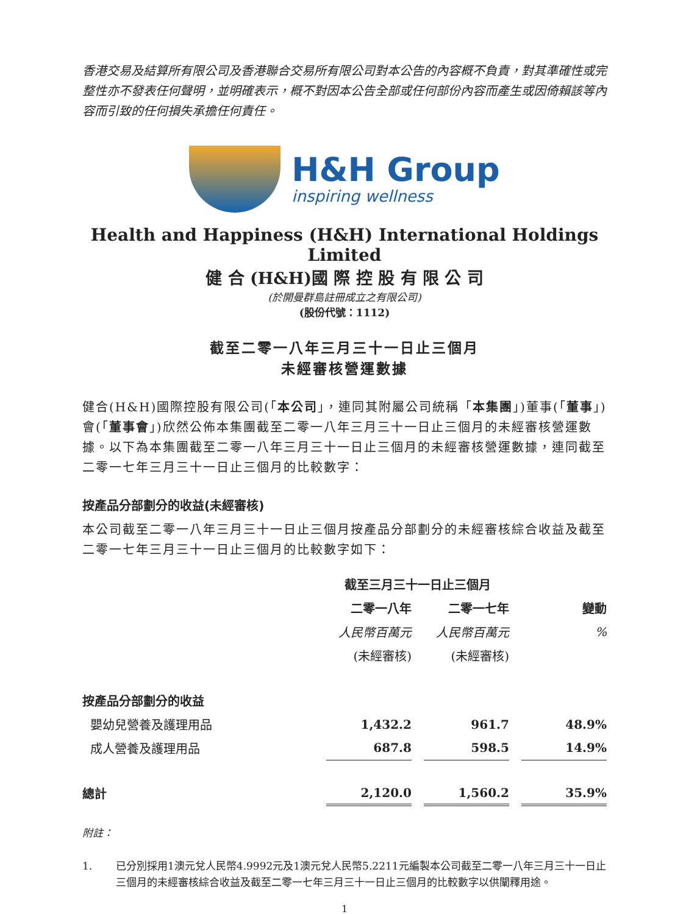香港交易及結算所有限公司及香港聯合交易所有限公司對本公告的內容概不負責，對其準確性或完整性亦不發表任何聲明，並明確表示，概不對因本公告全部或任何部份內容而產生或因倚賴該等內容而引致的任何損失承擔任何責任。
H&H Group
inspiring wellness
Health and Happiness (H&H) International Holdings Limited
健 合 (H&H)國 際 控 股 有 限 公 司
(於開曼群島註冊成立之有限公司)
(股份代號：1112)
截至二零一八年三月三十一日止三個月
未經審核營運數據
健合(H&H)國際控股有限公司(「本公司」，連同其附屬公司統稱「本集團」)董事(「董事」)會(「董事會」)欣然公佈本集團截至二零一八年三月三十一日止三個月的未經審核營運數據。以下為本集團截至二零一八年三月三十一日止三個月的未經審核營運數據，連同截至二零一七年三月三十一日止三個月的比較數字：
按產品分部劃分的收益(未經審核)
本公司截至二零一八年三月三十一日止三個月按產品分部劃分的未經審核綜合收益及截至二零一七年三月三十一日止三個月的比較數字如下：
| | 截至三月三十一日止三個月 | | | | |
| --- | --- | --- | --- | --- | --- |
| | 二零一八年 | | 二零一七年 | | 變動 |
| | 人民幣百萬元 | | 人民幣百萬元 | | % |
| | (未經審核) | | (未經審核) | | |
| 按產品分部劃分的收益 | | | | | |
| 嬰幼兒營養及護理用品 | 1,432.2 | | 961.7 | | 48.9% |
| 成人營養及護理用品 | 687.8 | | 598.5 | | 14.9% |
| 總計 | 2,120.0 | | 1,560.2 | | 35.9% |
附註：
1. 已分別採用1澳元兌人民幣4.9992元及1澳元兌人民幣5.2211元編製本公司截至二零一八年三月三十一日止三個月的未經審核綜合收益及截至二零一七年三月三十一日止三個月的比較數字以供闡釋用途。
1